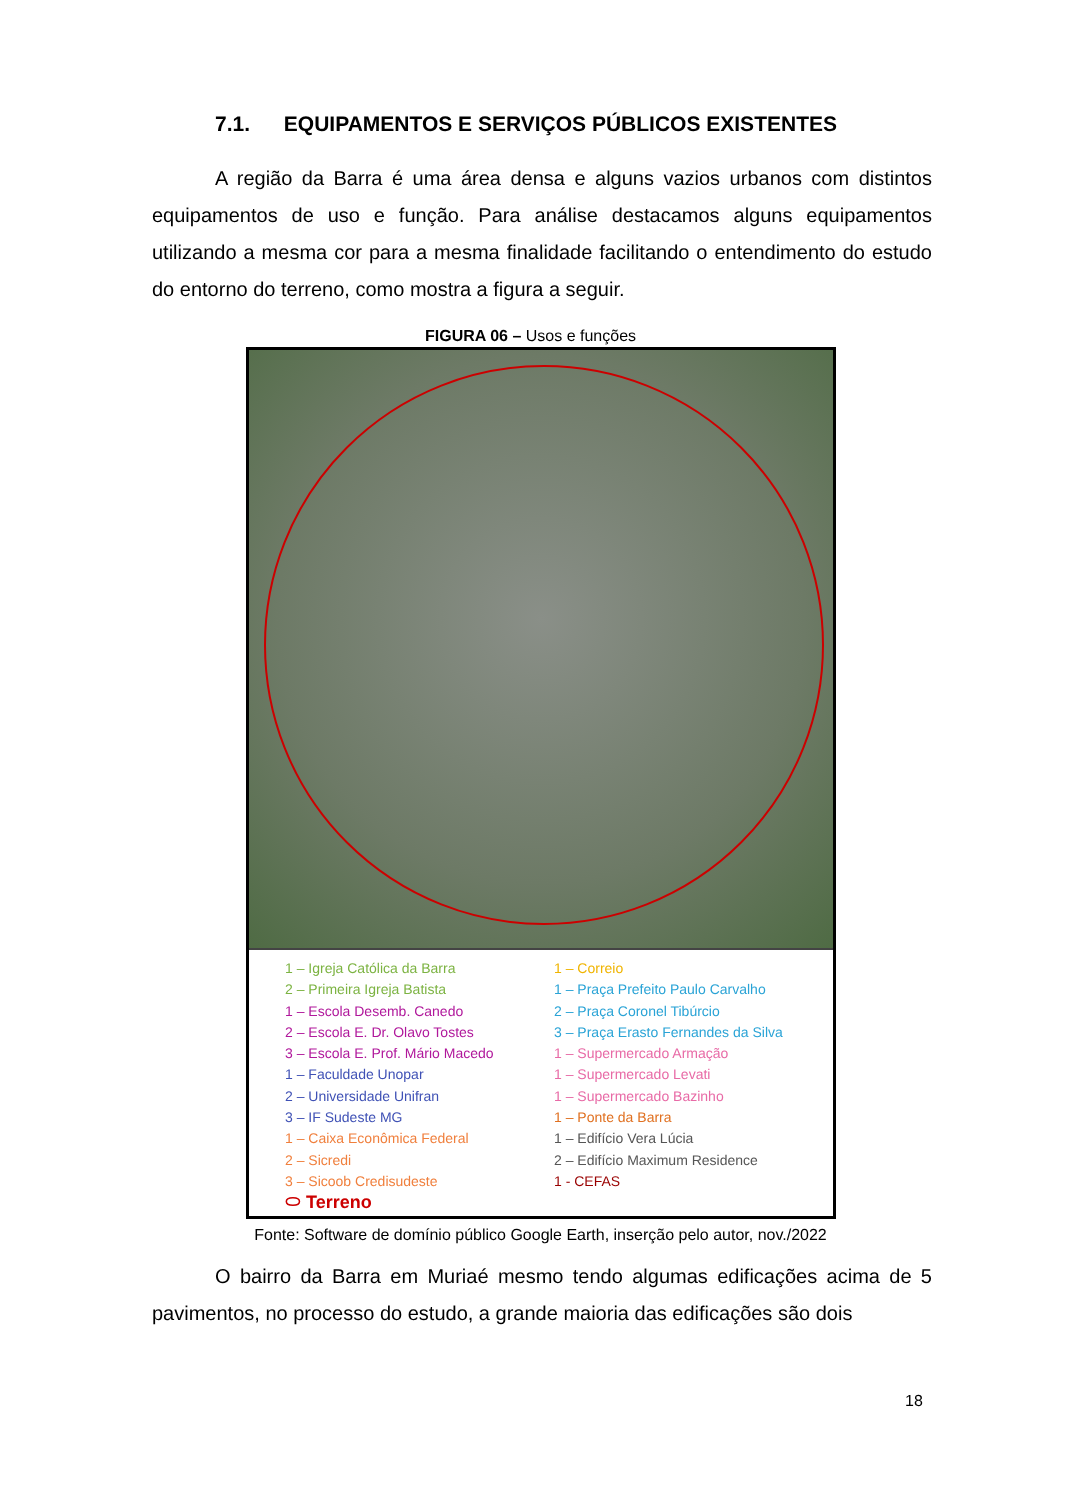7.1. EQUIPAMENTOS E SERVIÇOS PÚBLICOS EXISTENTES
A região da Barra é uma área densa e alguns vazios urbanos com distintos equipamentos de uso e função. Para análise destacamos alguns equipamentos utilizando a mesma cor para a mesma finalidade facilitando o entendimento do estudo do entorno do terreno, como mostra a figura a seguir.
FIGURA 06 – Usos e funções
1 – Igreja Católica da Barra
2 – Primeira Igreja Batista
1 – Escola Desemb. Canedo
2 – Escola E. Dr. Olavo Tostes
3 – Escola E. Prof. Mário Macedo
1 – Faculdade Unopar
2 – Universidade Unifran
3 – IF Sudeste MG
1 – Caixa Econômica Federal
2 – Sicredi
3 – Sicoob Credisudeste
⬭ Terreno
1 – Correio
1 – Praça Prefeito Paulo Carvalho
2 – Praça Coronel Tibúrcio
3 – Praça Erasto Fernandes da Silva
1 – Supermercado Armação
1 – Supermercado Levati
1 – Supermercado Bazinho
1 – Ponte da Barra
1 – Edifício Vera Lúcia
2 – Edifício Maximum Residence
1 - CEFAS
Fonte: Software de domínio público Google Earth, inserção pelo autor, nov./2022
O bairro da Barra em Muriaé mesmo tendo algumas edificações acima de 5 pavimentos, no processo do estudo, a grande maioria das edificações são dois
18